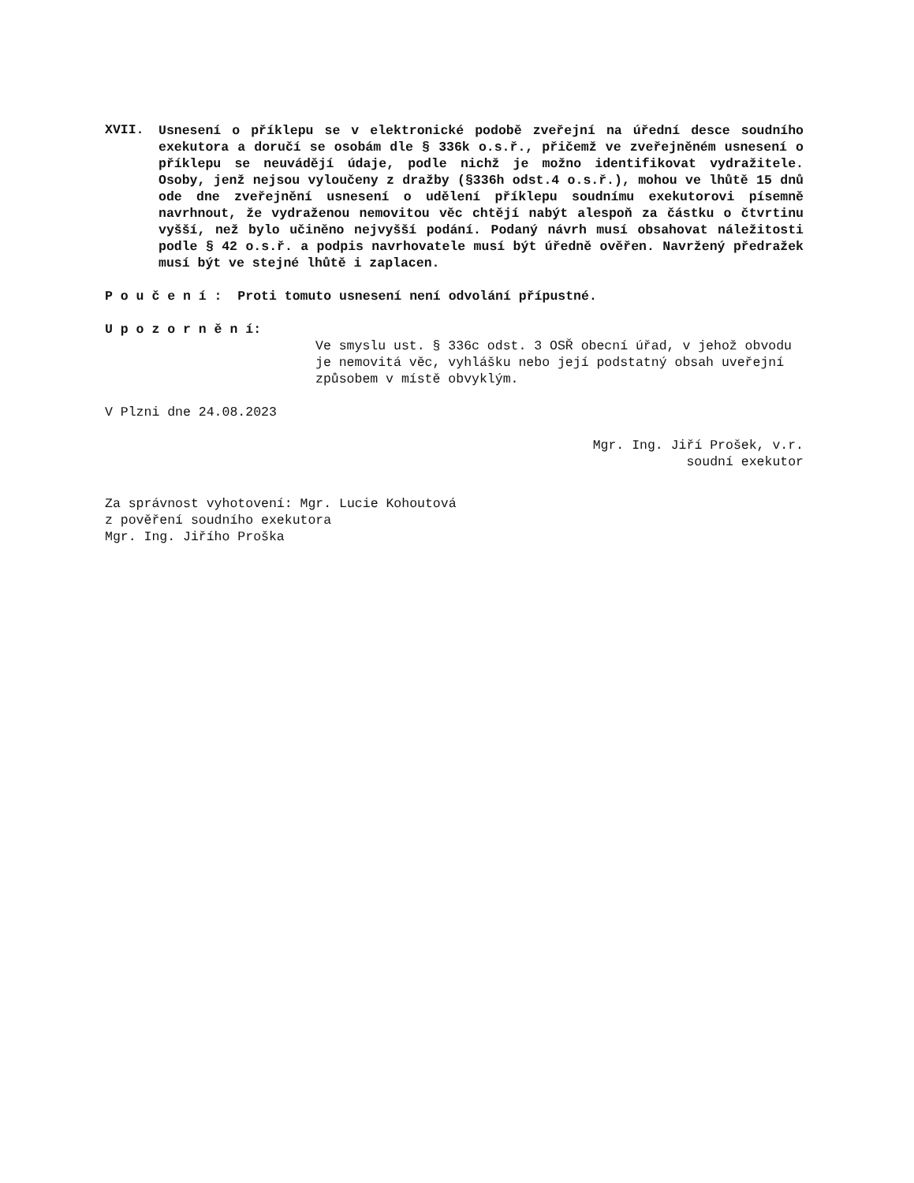XVII.
Usnesení o příklepu se v elektronické podobě zveřejní na úřední desce soudního exekutora a doručí se osobám dle § 336k o.s.ř., přičemž ve zveřejněném usnesení o příklepu se neuvádějí údaje, podle nichž je možno identifikovat vydražitele. Osoby, jenž nejsou vyloučeny z dražby (§336h odst.4 o.s.ř.), mohou ve lhůtě 15 dnů ode dne zveřejnění usnesení o udělení příklepu soudnímu exekutorovi písemně navrhnout, že vydraženou nemovitou věc chtějí nabýt alespoň za částku o čtvrtinu vyšší, než bylo učiněno nejvyšší podání. Podaný návrh musí obsahovat náležitosti podle § 42 o.s.ř. a podpis navrhovatele musí být úředně ověřen. Navržený předražek musí být ve stejné lhůtě i zaplacen.
P o u č e n í : Proti tomuto usnesení není odvolání přípustné.
U p o z o r n ě n í:
Ve smyslu ust. § 336c odst. 3 OSŘ obecní úřad, v jehož obvodu je nemovitá věc, vyhlášku nebo její podstatný obsah uveřejní způsobem v místě obvyklým.
V Plzni dne 24.08.2023
Mgr. Ing. Jiří Prošek, v.r.
soudní exekutor
Za správnost vyhotovení: Mgr. Lucie Kohoutová
z pověření soudního exekutora
Mgr. Ing. Jiřího Proška